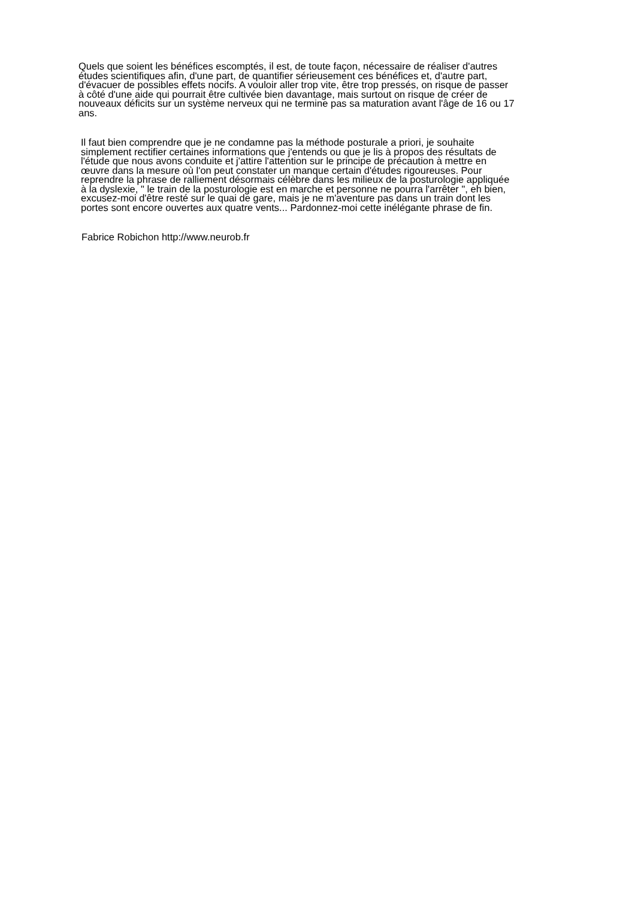Quels que soient les bénéfices escomptés, il est, de toute façon, nécessaire de réaliser d'autres
études scientifiques afin, d'une part, de quantifier sérieusement ces bénéfices et, d'autre part,
d'évacuer de possibles effets nocifs. A vouloir aller trop vite, être trop pressés, on risque de passer
à côté d'une aide qui pourrait être cultivée bien davantage, mais surtout on risque de créer de
nouveaux déficits sur un système nerveux qui ne termine pas sa maturation avant l'âge de 16 ou 17
ans.
Il faut bien comprendre que je ne condamne pas la méthode posturale a priori, je souhaite
simplement rectifier certaines informations que j'entends ou que je lis à propos des résultats de
l'étude que nous avons conduite et j'attire l'attention sur le principe de précaution à mettre en
œuvre dans la mesure où l'on peut constater un manque certain d'études rigoureuses. Pour
reprendre la phrase de ralliement désormais célèbre dans les milieux de la posturologie appliquée
à la dyslexie, " le train de la posturologie est en marche et personne ne pourra l'arrêter ", eh bien,
excusez-moi d'être resté sur le quai de gare, mais je ne m'aventure pas dans un train dont les
portes sont encore ouvertes aux quatre vents... Pardonnez-moi cette inélégante phrase de fin.
Fabrice Robichon http://www.neurob.fr